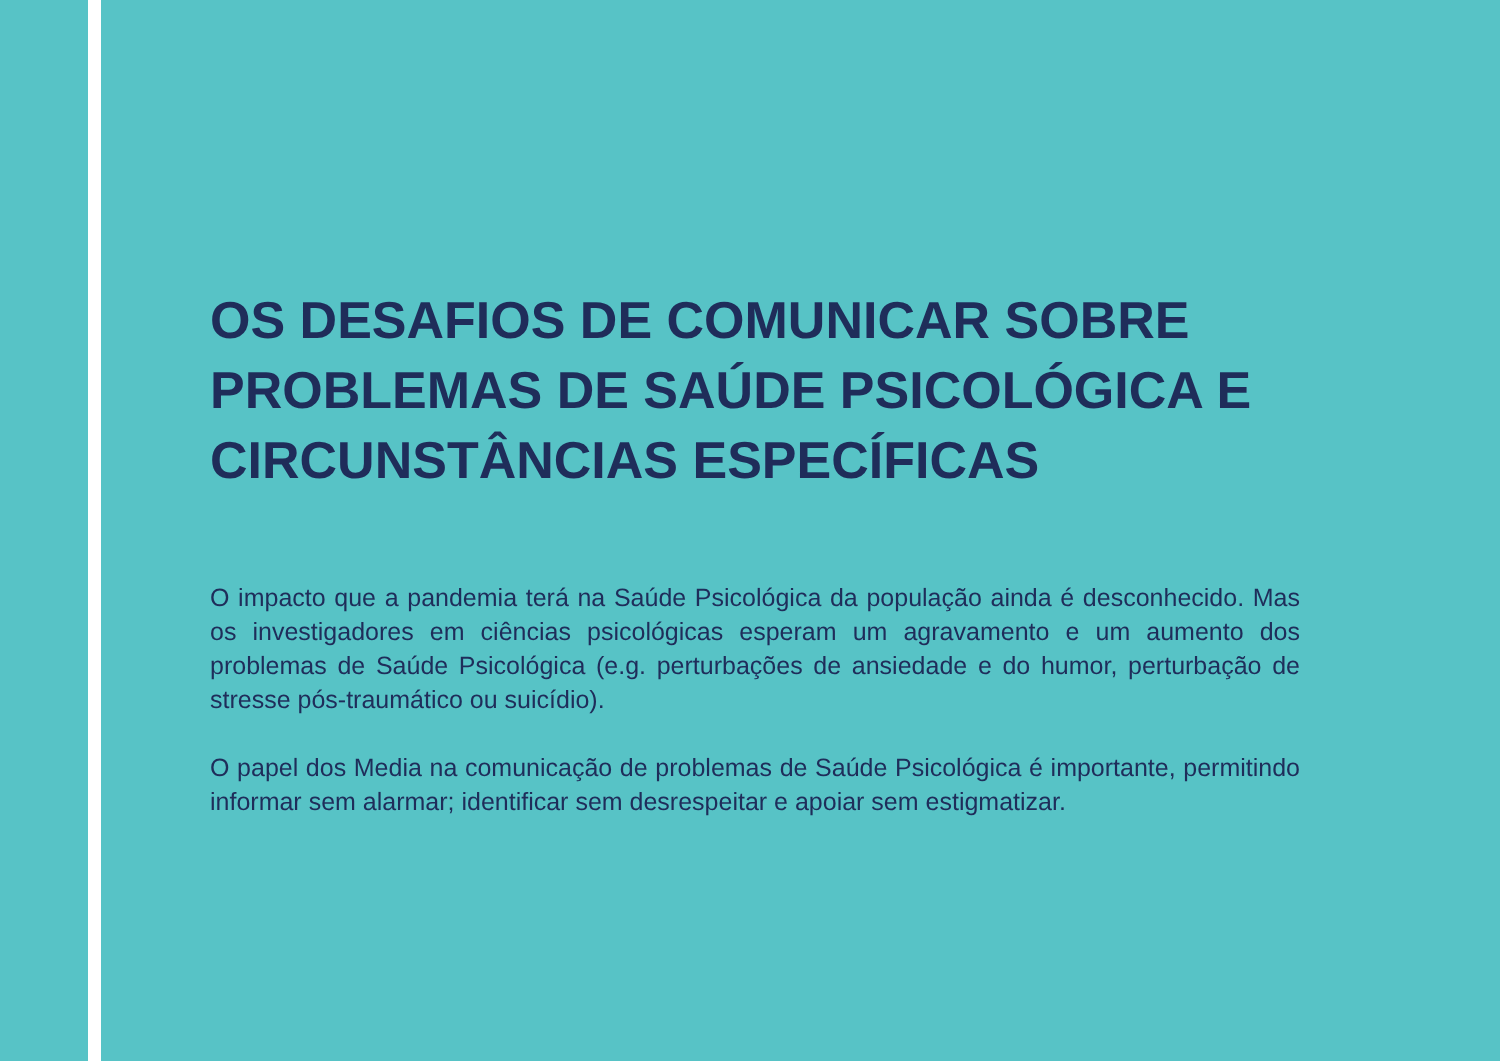OS DESAFIOS DE COMUNICAR SOBRE PROBLEMAS DE SAÚDE PSICOLÓGICA E CIRCUNSTÂNCIAS ESPECÍFICAS
O impacto que a pandemia terá na Saúde Psicológica da população ainda é desconhecido. Mas os investigadores em ciências psicológicas esperam um agravamento e um aumento dos problemas de Saúde Psicológica (e.g. perturbações de ansiedade e do humor, perturbação de stresse pós-traumático ou suicídio).
O papel dos Media na comunicação de problemas de Saúde Psicológica é importante, permitindo informar sem alarmar; identificar sem desrespeitar e apoiar sem estigmatizar.